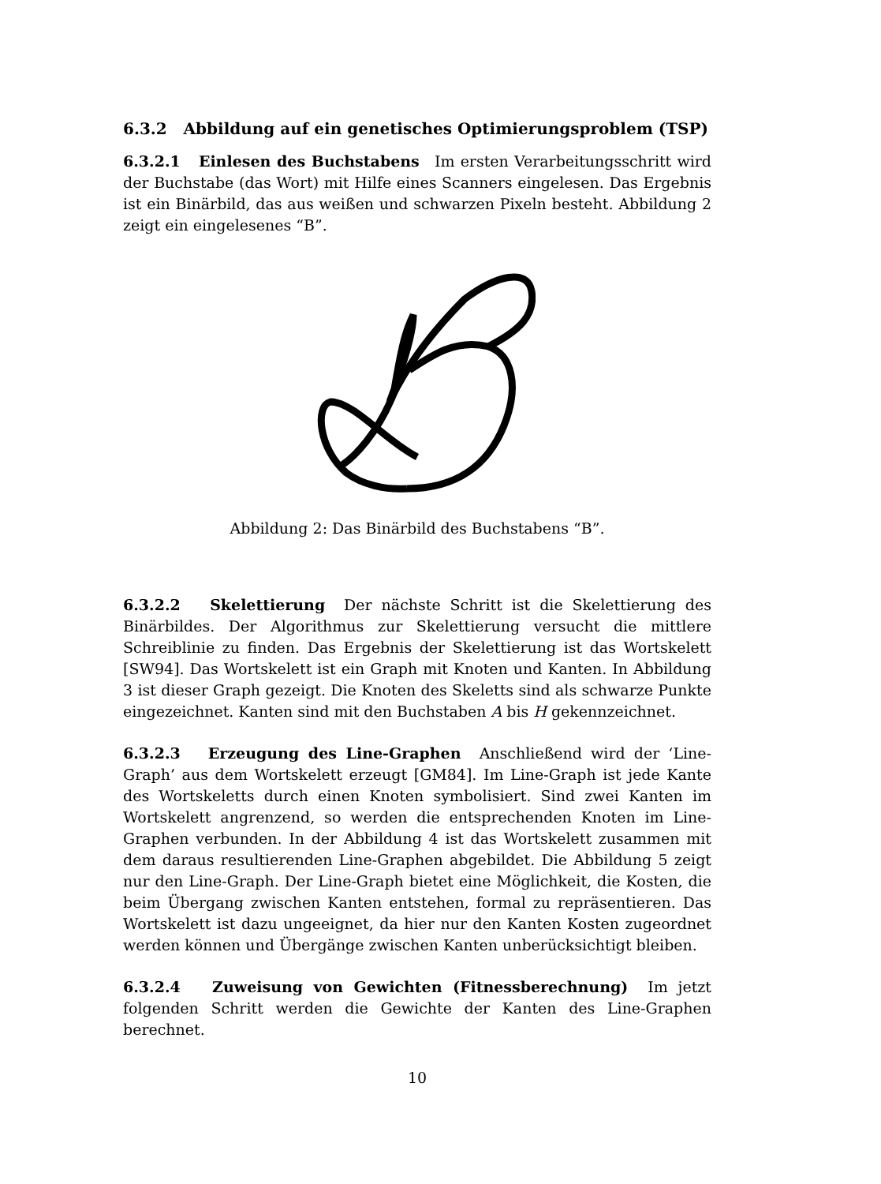6.3.2 Abbildung auf ein genetisches Optimierungsproblem (TSP)
6.3.2.1 Einlesen des Buchstabens Im ersten Verarbeitungsschritt wird der Buchstabe (das Wort) mit Hilfe eines Scanners eingelesen. Das Ergebnis ist ein Binärbild, das aus weißen und schwarzen Pixeln besteht. Abbildung 2 zeigt ein eingelesenes “B”.
Abbildung 2: Das Binärbild des Buchstabens “B”.
6.3.2.2 Skelettierung Der nächste Schritt ist die Skelettierung des Binärbildes. Der Algorithmus zur Skelettierung versucht die mittlere Schreiblinie zu finden. Das Ergebnis der Skelettierung ist das Wortskelett [SW94]. Das Wortskelett ist ein Graph mit Knoten und Kanten. In Abbildung 3 ist dieser Graph gezeigt. Die Knoten des Skeletts sind als schwarze Punkte eingezeichnet. Kanten sind mit den Buchstaben A bis H gekennzeichnet.
6.3.2.3 Erzeugung des Line-Graphen Anschließend wird der ‘Line-Graph’ aus dem Wortskelett erzeugt [GM84]. Im Line-Graph ist jede Kante des Wortskeletts durch einen Knoten symbolisiert. Sind zwei Kanten im Wortskelett angrenzend, so werden die entsprechenden Knoten im Line-Graphen verbunden. In der Abbildung 4 ist das Wortskelett zusammen mit dem daraus resultierenden Line-Graphen abgebildet. Die Abbildung 5 zeigt nur den Line-Graph. Der Line-Graph bietet eine Möglichkeit, die Kosten, die beim Übergang zwischen Kanten entstehen, formal zu repräsentieren. Das Wortskelett ist dazu ungeeignet, da hier nur den Kanten Kosten zugeordnet werden können und Übergänge zwischen Kanten unberücksichtigt bleiben.
6.3.2.4 Zuweisung von Gewichten (Fitnessberechnung) Im jetzt folgenden Schritt werden die Gewichte der Kanten des Line-Graphen berechnet.
10